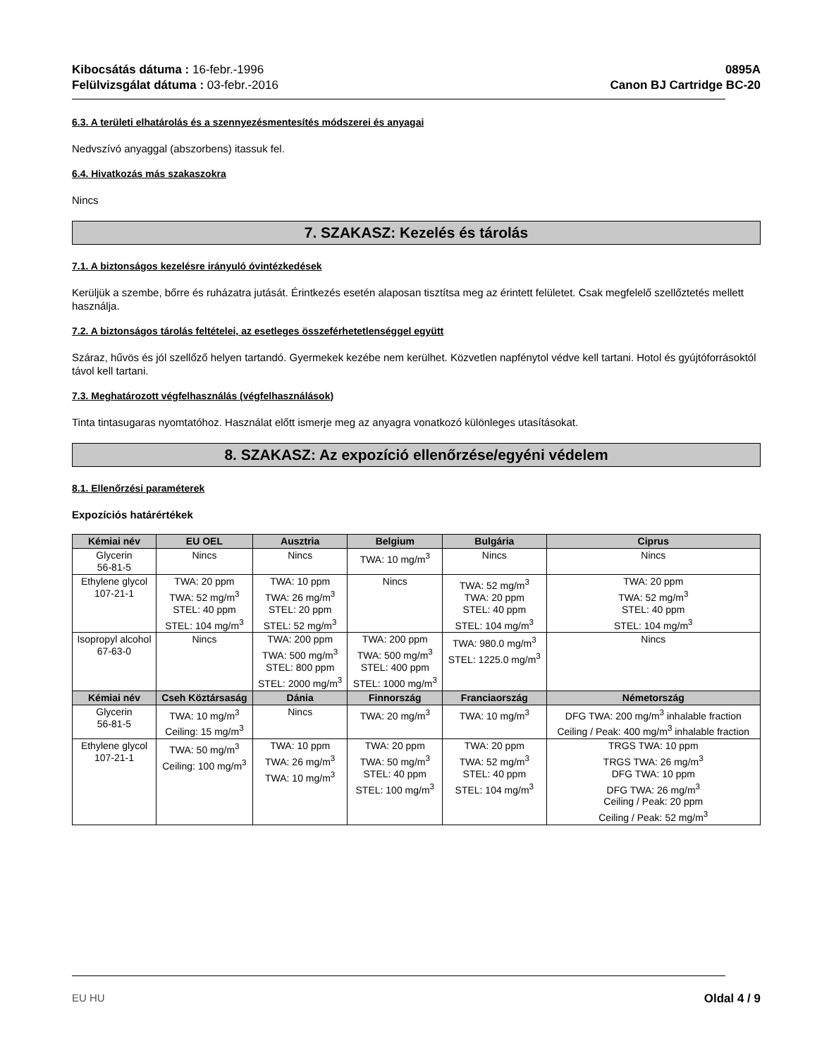Kibocsátás dátuma : 16-febr.-1996
Felülvizsgálat dátuma : 03-febr.-2016
0895A
Canon BJ Cartridge BC-20
6.3. A területi elhatárolás és a szennyezésmentesítés módszerei és anyagai
Nedvszívó anyaggal (abszorbens) itassuk fel.
6.4. Hivatkozás más szakaszokra
Nincs
7. SZAKASZ: Kezelés és tárolás
7.1. A biztonságos kezelésre irányuló óvintézkedések
Kerüljük a szembe, bőrre és ruházatra jutását. Érintkezés esetén alaposan tisztítsa meg az érintett felületet. Csak megfelelő szellőztetés mellett használja.
7.2. A biztonságos tárolás feltételei, az esetleges összeférhetetlenséggel együtt
Száraz, hűvös és jól szellőző helyen tartandó. Gyermekek kezébe nem kerülhet. Közvetlen napfénytol védve kell tartani. Hotol és gyújtóforrásoktól távol kell tartani.
7.3. Meghatározott végfelhasználás (végfelhasználások)
Tinta tintasugaras nyomtatóhoz. Használat előtt ismerje meg az anyagra vonatkozó különleges utasításokat.
8. SZAKASZ: Az expozíció ellenőrzése/egyéni védelem
8.1. Ellenőrzési paraméterek
Expozíciós határértékek
| Kémiai név | EU OEL | Ausztria | Belgium | Bulgária | Ciprus |
| --- | --- | --- | --- | --- | --- |
| Glycerin 56-81-5 | Nincs | Nincs | TWA: 10 mg/m<sup>3</sup> | Nincs | Nincs |
| Ethylene glycol 107-21-1 | TWA: 20 ppm TWA: 52 mg/m<sup>3</sup> STEL: 40 ppm STEL: 104 mg/m<sup>3</sup> | TWA: 10 ppm TWA: 26 mg/m<sup>3</sup> STEL: 20 ppm STEL: 52 mg/m<sup>3</sup> | Nincs | TWA: 52 mg/m<sup>3</sup> TWA: 20 ppm STEL: 40 ppm STEL: 104 mg/m<sup>3</sup> | TWA: 20 ppm TWA: 52 mg/m<sup>3</sup> STEL: 40 ppm STEL: 104 mg/m<sup>3</sup> |
| Isopropyl alcohol 67-63-0 | Nincs | TWA: 200 ppm TWA: 500 mg/m<sup>3</sup> STEL: 800 ppm STEL: 2000 mg/m<sup>3</sup> | TWA: 200 ppm TWA: 500 mg/m<sup>3</sup> STEL: 400 ppm STEL: 1000 mg/m<sup>3</sup> | TWA: 980.0 mg/m<sup>3</sup> STEL: 1225.0 mg/m<sup>3</sup> | Nincs |
| Kémiai név | Cseh Köztársaság | Dánia | Finnország | Franciaország | Németország |
| Glycerin 56-81-5 | TWA: 10 mg/m<sup>3</sup> Ceiling: 15 mg/m<sup>3</sup> | Nincs | TWA: 20 mg/m<sup>3</sup> | TWA: 10 mg/m<sup>3</sup> | DFG TWA: 200 mg/m<sup>3</sup> inhalable fraction Ceiling / Peak: 400 mg/m<sup>3</sup> inhalable fraction |
| Ethylene glycol 107-21-1 | TWA: 50 mg/m<sup>3</sup> Ceiling: 100 mg/m<sup>3</sup> | TWA: 10 ppm TWA: 26 mg/m<sup>3</sup> TWA: 10 mg/m<sup>3</sup> | TWA: 20 ppm TWA: 50 mg/m<sup>3</sup> STEL: 40 ppm STEL: 100 mg/m<sup>3</sup> | TWA: 20 ppm TWA: 52 mg/m<sup>3</sup> STEL: 40 ppm STEL: 104 mg/m<sup>3</sup> | TRGS TWA: 10 ppm TRGS TWA: 26 mg/m<sup>3</sup> DFG TWA: 10 ppm DFG TWA: 26 mg/m<sup>3</sup> Ceiling / Peak: 20 ppm Ceiling / Peak: 52 mg/m<sup>3</sup> |
EU HU Oldal 4 / 9